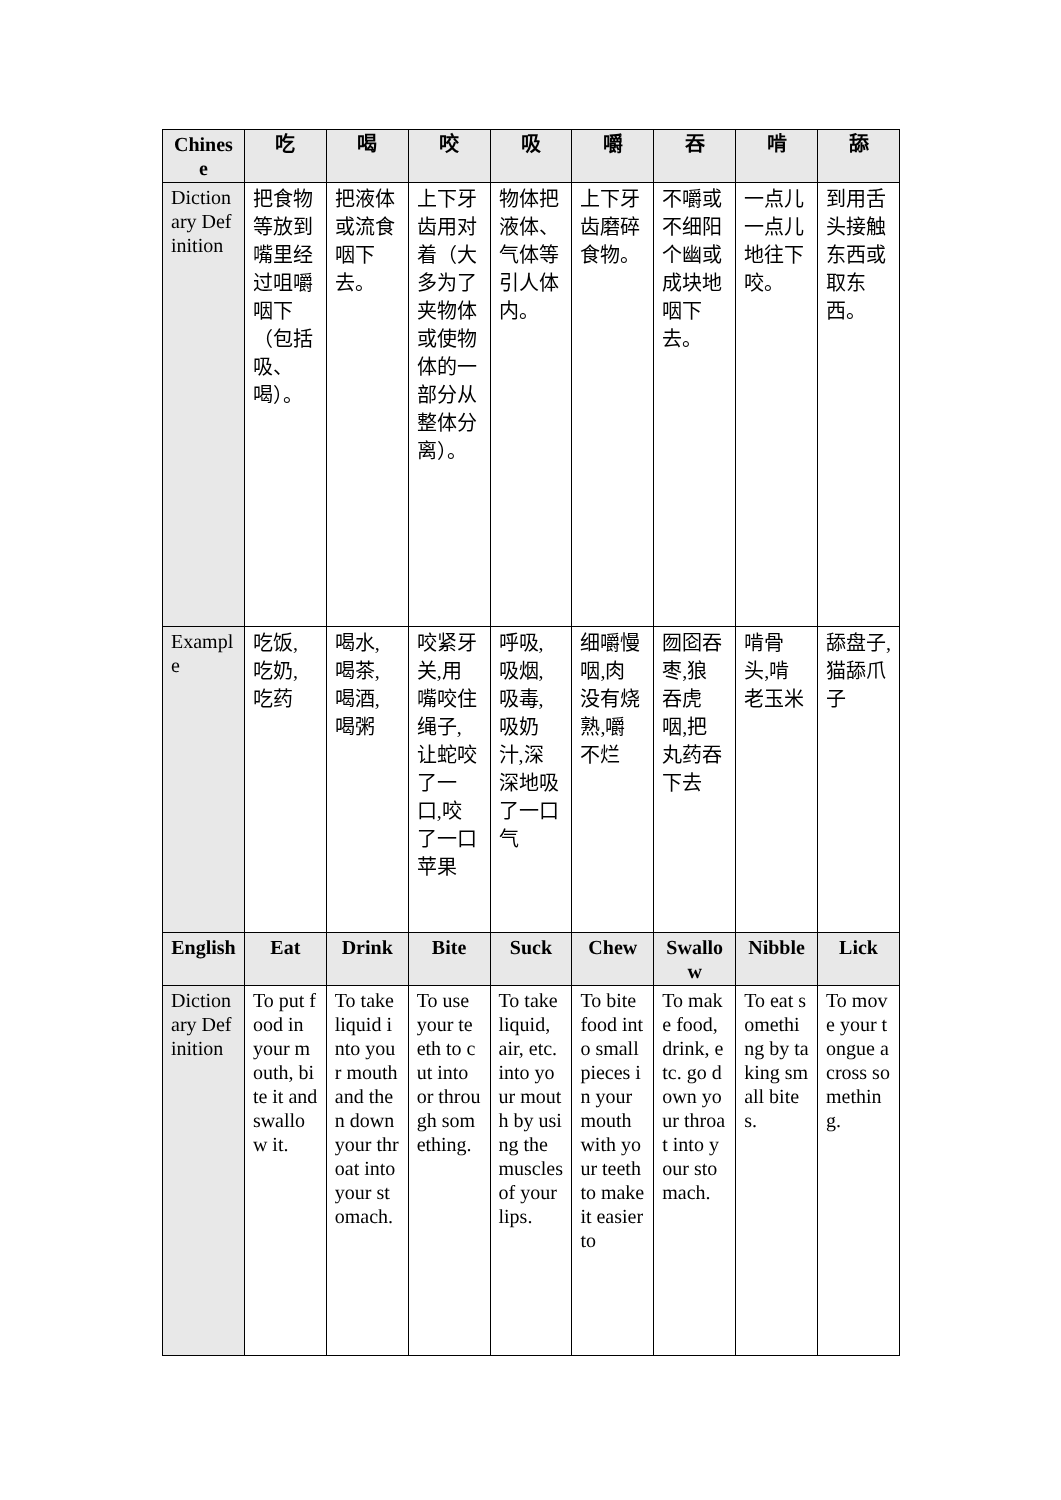| Chinese | 吃 | 喝 | 咬 | 吸 | 嚼 | 吞 | 啃 | 舔 |
| --- | --- | --- | --- | --- | --- | --- | --- | --- |
| Dictionary Definition | 把食物等放到嘴里经过咀嚼咽下（包括吸、喝）。 | 把液体或流食咽下去。 | 上下牙齿用对着（大多为了夹物体或使物体的一部分从整体分离）。 | 物体把液体、气体等引人体内。 | 上下牙齿磨碎食物。 | 不嚼或不细阳个幽或成块地咽下去。 | 一点儿一点儿地往下咬。 | 到用舌头接触东西或取东西。 |
| Example | 吃饭,吃奶,吃药 | 喝水,喝茶,喝酒,喝粥 | 咬紧牙关,用嘴咬住绳子,让蛇咬了一口,咬了一口苹果 | 呼吸,吸烟,吸毒,吸奶汁,深深地吸了一口气 | 细嚼慢咽,肉没有烧熟,嚼不烂 | 囫囵吞枣,狼吞虎咽,把丸药吞下去 | 啃骨头,啃老玉米 | 舔盘子,猫舔爪子 |
| English | Eat | Drink | Bite | Suck | Chew | Swallow | Nibble | Lick |
| Dictionary Definition | To put food in your mouth, bite it and swallow it. | To take liquid into your mouth and then down your throat into your stomach. | To use your teeth to cut into or through something. | To take liquid, air, etc. into your mouth by using the muscles of your lips. | To bite food into small pieces in your mouth with your teeth to make it easier to | To make food, drink, etc. go down your throat into your stomach. | To eat something by taking small bites. | To move your tongue across something. |